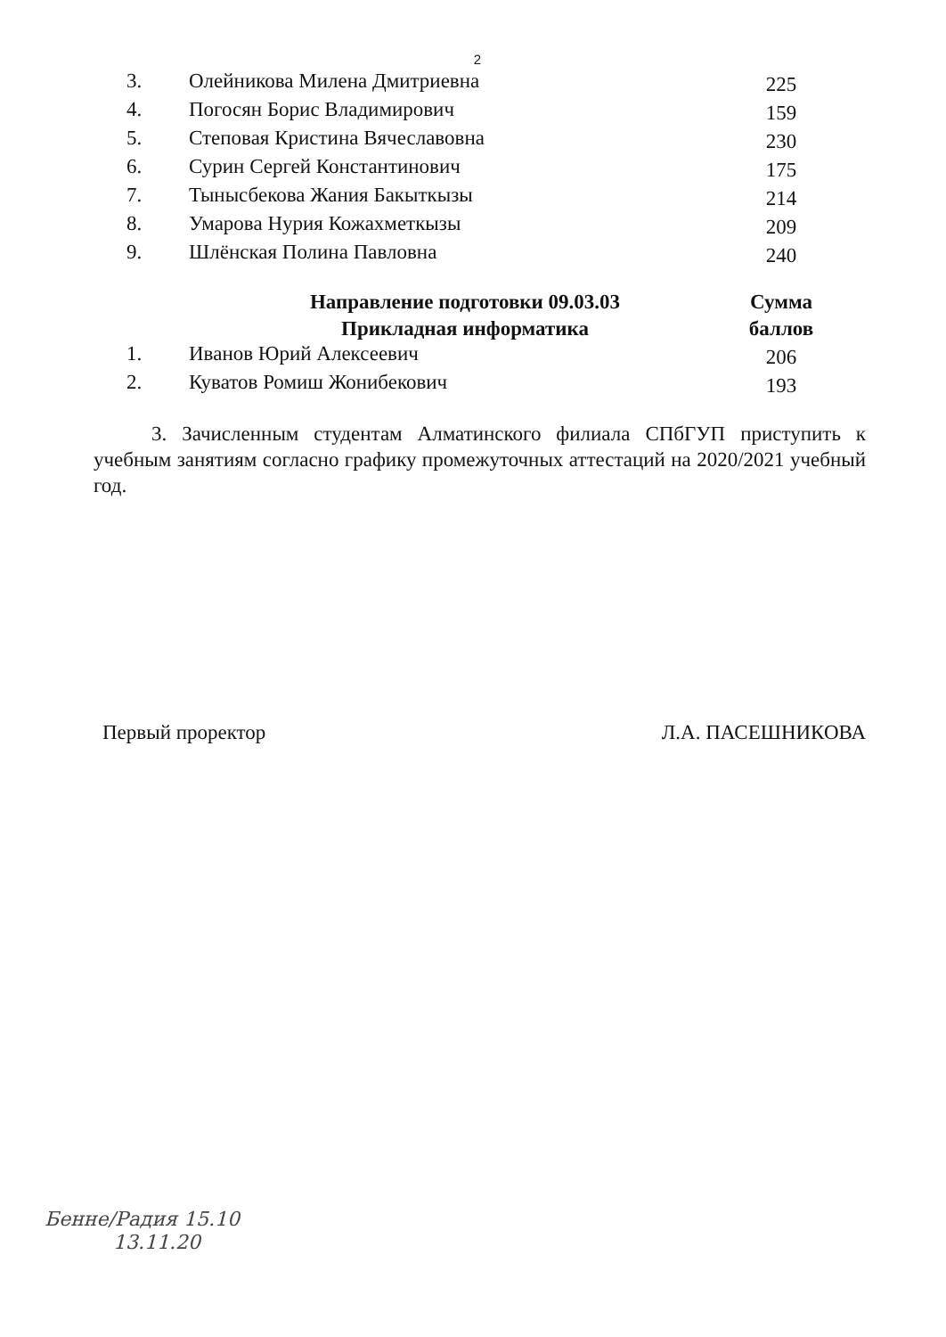2
| 3. | Олейникова Милена Дмитриевна | 225 |
| 4. | Погосян Борис Владимирович | 159 |
| 5. | Степовая Кристина Вячеславовна | 230 |
| 6. | Сурин Сергей Константинович | 175 |
| 7. | Тынысбекова Жания Бакыткызы | 214 |
| 8. | Умарова Нурия Кожахметкызы | 209 |
| 9. | Шлёнская Полина Павловна | 240 |
| | Направление подготовки 09.03.03 Прикладная информатика | Сумма баллов |
| 1. | Иванов Юрий Алексеевич | 206 |
| 2. | Куватов Ромиш Жонибекович | 193 |
3. Зачисленным студентам Алматинского филиала СПбГУП приступить к учебным занятиям согласно графику промежуточных аттестаций на 2020/2021 учебный год.
Первый проректор Л.А. ПАСЕШНИКОВА
Бенне/Радия 15.10
13.11.20